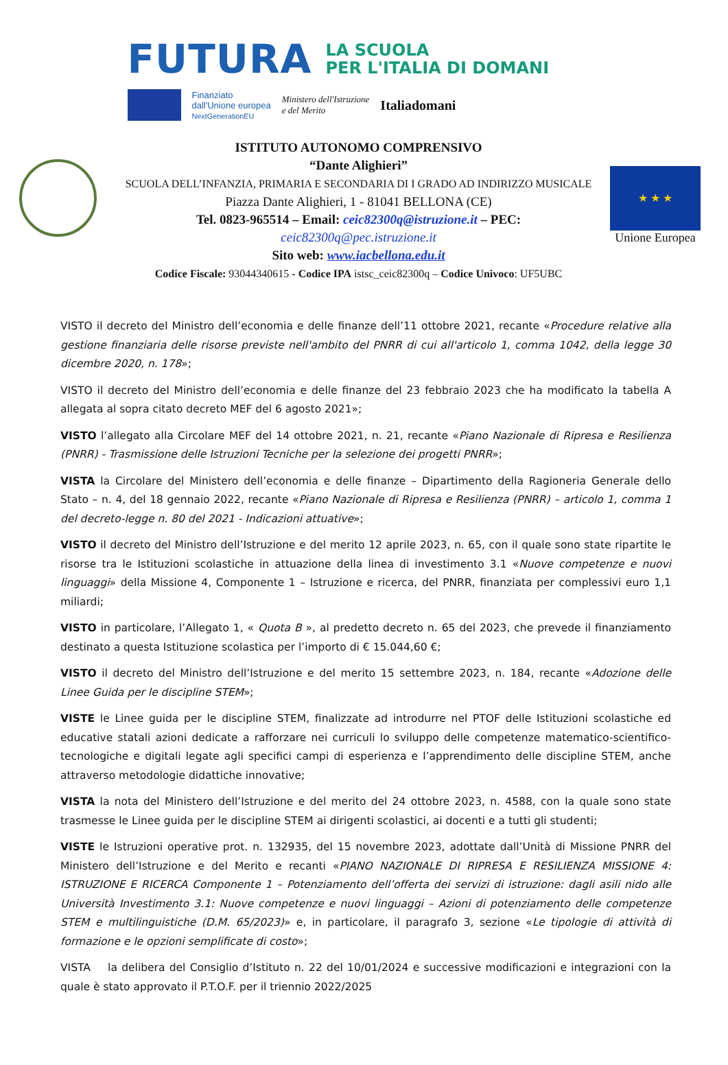FUTURA LA SCUOLA
PER L'ITALIA DI DOMANI
Finanziato
dall'Unione europea
NextGenerationEU Ministero dell'Istruzione
e del Merito Italiadomani
ISTITUTO AUTONOMO COMPRENSIVO
“Dante Alighieri”
SCUOLA DELL’INFANZIA, PRIMARIA E SECONDARIA DI I GRADO AD INDIRIZZO MUSICALE
Piazza Dante Alighieri, 1 - 81041 BELLONA (CE)
Tel. 0823-965514 – Email: ceic82300q@istruzione.it – PEC:
ceic82300q@pec.istruzione.it
Sito web: www.iacbellona.edu.it
Codice Fiscale: 93044340615 - Codice IPA istsc_ceic82300q – Codice Univoco: UF5UBC
★ ★ ★
Unione Europea
VISTO il decreto del Ministro dell’economia e delle finanze dell’11 ottobre 2021, recante «Procedure relative alla gestione finanziaria delle risorse previste nell'ambito del PNRR di cui all'articolo 1, comma 1042, della legge 30 dicembre 2020, n. 178»;
VISTO il decreto del Ministro dell’economia e delle finanze del 23 febbraio 2023 che ha modificato la tabella A allegata al sopra citato decreto MEF del 6 agosto 2021»;
VISTO l’allegato alla Circolare MEF del 14 ottobre 2021, n. 21, recante «Piano Nazionale di Ripresa e Resilienza (PNRR) - Trasmissione delle Istruzioni Tecniche per la selezione dei progetti PNRR»;
VISTA la Circolare del Ministero dell’economia e delle finanze – Dipartimento della Ragioneria Generale dello Stato – n. 4, del 18 gennaio 2022, recante «Piano Nazionale di Ripresa e Resilienza (PNRR) – articolo 1, comma 1 del decreto-legge n. 80 del 2021 - Indicazioni attuative»;
VISTO il decreto del Ministro dell’Istruzione e del merito 12 aprile 2023, n. 65, con il quale sono state ripartite le risorse tra le Istituzioni scolastiche in attuazione della linea di investimento 3.1 «Nuove competenze e nuovi linguaggi» della Missione 4, Componente 1 – Istruzione e ricerca, del PNRR, finanziata per complessivi euro 1,1 miliardi;
VISTO in particolare, l’Allegato 1, « Quota B », al predetto decreto n. 65 del 2023, che prevede il finanziamento destinato a questa Istituzione scolastica per l’importo di € 15.044,60 €;
VISTO il decreto del Ministro dell’Istruzione e del merito 15 settembre 2023, n. 184, recante «Adozione delle Linee Guida per le discipline STEM»;
VISTE le Linee guida per le discipline STEM, finalizzate ad introdurre nel PTOF delle Istituzioni scolastiche ed educative statali azioni dedicate a rafforzare nei curriculi lo sviluppo delle competenze matematico-scientifico-tecnologiche e digitali legate agli specifici campi di esperienza e l’apprendimento delle discipline STEM, anche attraverso metodologie didattiche innovative;
VISTA la nota del Ministero dell’Istruzione e del merito del 24 ottobre 2023, n. 4588, con la quale sono state trasmesse le Linee guida per le discipline STEM ai dirigenti scolastici, ai docenti e a tutti gli studenti;
VISTE le Istruzioni operative prot. n. 132935, del 15 novembre 2023, adottate dall’Unità di Missione PNRR del Ministero dell’Istruzione e del Merito e recanti «PIANO NAZIONALE DI RIPRESA E RESILIENZA MISSIONE 4: ISTRUZIONE E RICERCA Componente 1 – Potenziamento dell’offerta dei servizi di istruzione: dagli asili nido alle Università Investimento 3.1: Nuove competenze e nuovi linguaggi – Azioni di potenziamento delle competenze STEM e multilinguistiche (D.M. 65/2023)» e, in particolare, il paragrafo 3, sezione «Le tipologie di attività di formazione e le opzioni semplificate di costo»;
VISTA la delibera del Consiglio d’Istituto n. 22 del 10/01/2024 e successive modificazioni e integrazioni con la quale è stato approvato il P.T.O.F. per il triennio 2022/2025